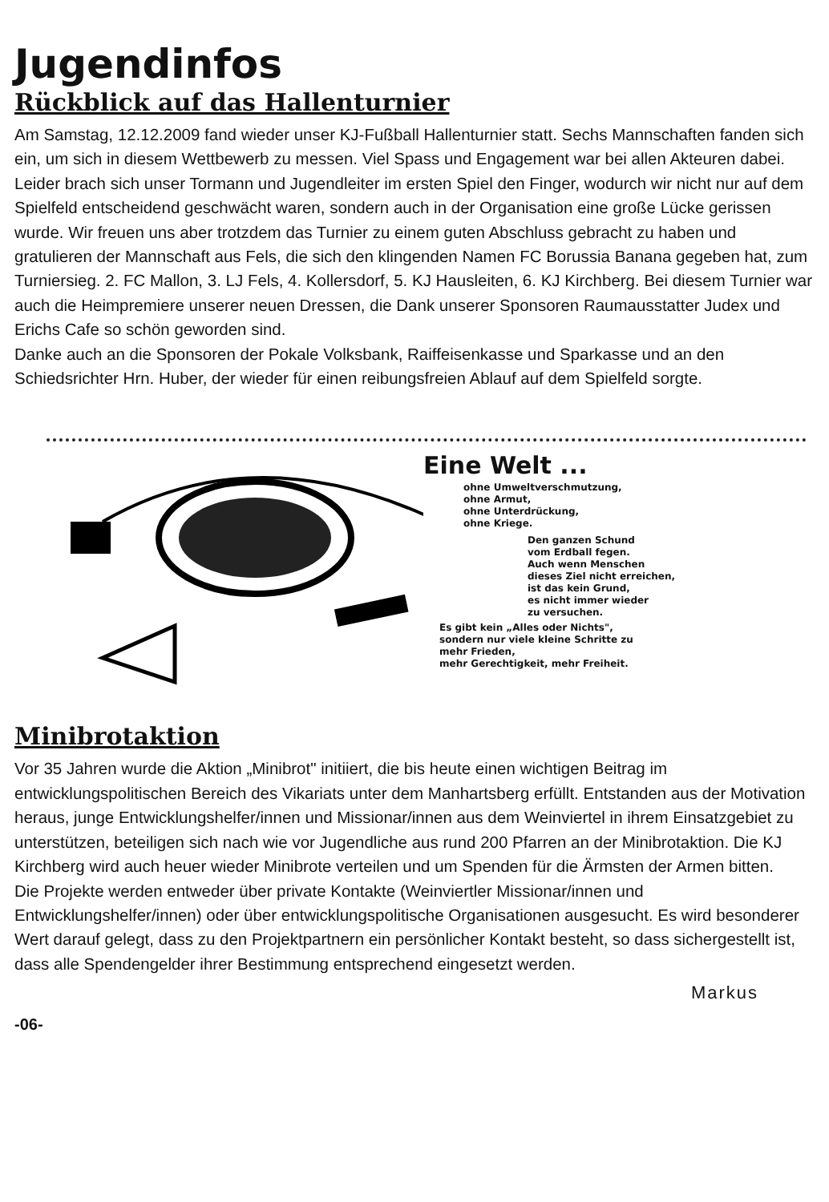Jugendinfos
Rückblick auf das Hallenturnier
Am Samstag, 12.12.2009 fand wieder unser KJ-Fußball Hallenturnier statt. Sechs Mannschaften fanden sich ein, um sich in diesem Wettbewerb zu messen. Viel Spass und Engagement war bei allen Akteuren dabei. Leider brach sich unser Tormann und Jugendleiter im ersten Spiel den Finger, wodurch wir nicht nur auf dem Spielfeld entscheidend geschwächt waren, sondern auch in der Organisation eine große Lücke gerissen wurde. Wir freuen uns aber trotzdem das Turnier zu einem guten Abschluss gebracht zu haben und gratulieren der Mannschaft aus Fels, die sich den klingenden Namen FC Borussia Banana gegeben hat, zum Turniersieg. 2. FC Mallon, 3. LJ Fels, 4. Kollersdorf, 5. KJ Hausleiten, 6. KJ Kirchberg. Bei diesem Turnier war auch die Heimpremiere unserer neuen Dressen, die Dank unserer Sponsoren Raumausstatter Judex und Erichs Cafe so schön geworden sind.
Danke auch an die Sponsoren der Pokale Volksbank, Raiffeisenkasse und Sparkasse und an den Schiedsrichter Hrn. Huber, der wieder für einen reibungsfreien Ablauf auf dem Spielfeld sorgte.
Eine Welt ...
ohne Umweltverschmutzung,
ohne Armut,
ohne Unterdrückung,
ohne Kriege.
Den ganzen Schund
vom Erdball fegen.
Auch wenn Menschen
dieses Ziel nicht erreichen,
ist das kein Grund,
es nicht immer wieder
zu versuchen.
Es gibt kein „Alles oder Nichts",
sondern nur viele kleine Schritte zu
mehr Frieden,
mehr Gerechtigkeit, mehr Freiheit.
Minibrotaktion
Vor 35 Jahren wurde die Aktion „Minibrot" initiiert, die bis heute einen wichtigen Beitrag im entwicklungspolitischen Bereich des Vikariats unter dem Manhartsberg erfüllt. Entstanden aus der Motivation heraus, junge Entwicklungshelfer/innen und Missionar/innen aus dem Weinviertel in ihrem Einsatzgebiet zu unterstützen, beteiligen sich nach wie vor Jugendliche aus rund 200 Pfarren an der Minibrotaktion. Die KJ Kirchberg wird auch heuer wieder Minibrote verteilen und um Spenden für die Ärmsten der Armen bitten.
Die Projekte werden entweder über private Kontakte (Weinviertler Missionar/innen und Entwicklungshelfer/innen) oder über entwicklungspolitische Organisationen ausgesucht. Es wird besonderer Wert darauf gelegt, dass zu den Projektpartnern ein persönlicher Kontakt besteht, so dass sichergestellt ist, dass alle Spendengelder ihrer Bestimmung entsprechend eingesetzt werden.
Markus
-06-